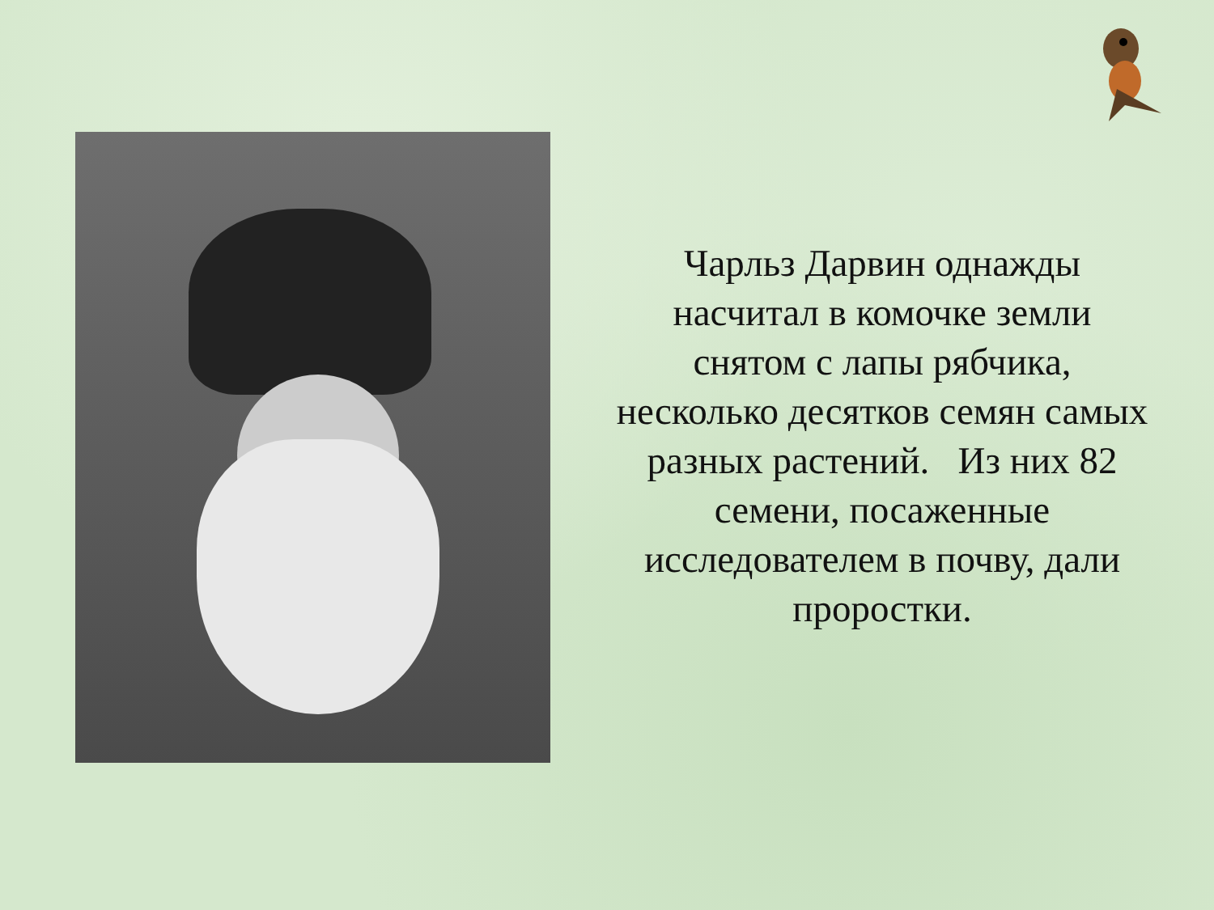Чарльз Дарвин однажды насчитал в комочке земли снятом с лапы рябчика, несколько десятков семян самых разных растений. Из них 82 семени, посаженные исследователем в почву, дали проростки.